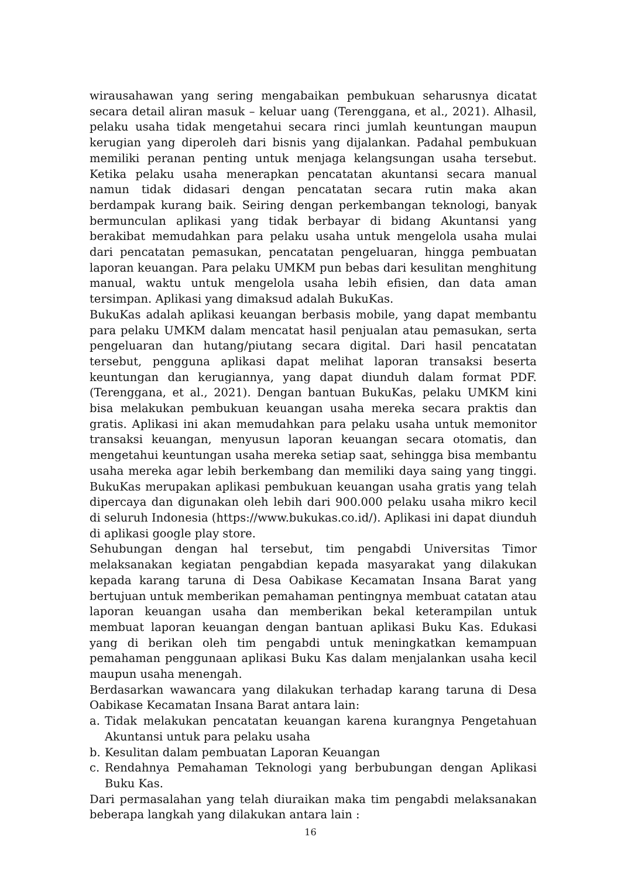wirausahawan yang sering mengabaikan pembukuan seharusnya dicatat secara detail aliran masuk – keluar uang (Terenggana, et al., 2021). Alhasil, pelaku usaha tidak mengetahui secara rinci jumlah keuntungan maupun kerugian yang diperoleh dari bisnis yang dijalankan. Padahal pembukuan memiliki peranan penting untuk menjaga kelangsungan usaha tersebut. Ketika pelaku usaha menerapkan pencatatan akuntansi secara manual namun tidak didasari dengan pencatatan secara rutin maka akan berdampak kurang baik. Seiring dengan perkembangan teknologi, banyak bermunculan aplikasi yang tidak berbayar di bidang Akuntansi yang berakibat memudahkan para pelaku usaha untuk mengelola usaha mulai dari pencatatan pemasukan, pencatatan pengeluaran, hingga pembuatan laporan keuangan. Para pelaku UMKM pun bebas dari kesulitan menghitung manual, waktu untuk mengelola usaha lebih efisien, dan data aman tersimpan. Aplikasi yang dimaksud adalah BukuKas.
BukuKas adalah aplikasi keuangan berbasis mobile, yang dapat membantu para pelaku UMKM dalam mencatat hasil penjualan atau pemasukan, serta pengeluaran dan hutang/piutang secara digital. Dari hasil pencatatan tersebut, pengguna aplikasi dapat melihat laporan transaksi beserta keuntungan dan kerugiannya, yang dapat diunduh dalam format PDF. (Terenggana, et al., 2021). Dengan bantuan BukuKas, pelaku UMKM kini bisa melakukan pembukuan keuangan usaha mereka secara praktis dan gratis. Aplikasi ini akan memudahkan para pelaku usaha untuk memonitor transaksi keuangan, menyusun laporan keuangan secara otomatis, dan mengetahui keuntungan usaha mereka setiap saat, sehingga bisa membantu usaha mereka agar lebih berkembang dan memiliki daya saing yang tinggi. BukuKas merupakan aplikasi pembukuan keuangan usaha gratis yang telah dipercaya dan digunakan oleh lebih dari 900.000 pelaku usaha mikro kecil di seluruh Indonesia (https://www.bukukas.co.id/). Aplikasi ini dapat diunduh di aplikasi google play store.
Sehubungan dengan hal tersebut, tim pengabdi Universitas Timor melaksanakan kegiatan pengabdian kepada masyarakat yang dilakukan kepada karang taruna di Desa Oabikase Kecamatan Insana Barat yang bertujuan untuk memberikan pemahaman pentingnya membuat catatan atau laporan keuangan usaha dan memberikan bekal keterampilan untuk membuat laporan keuangan dengan bantuan aplikasi Buku Kas. Edukasi yang di berikan oleh tim pengabdi untuk meningkatkan kemampuan pemahaman penggunaan aplikasi Buku Kas dalam menjalankan usaha kecil maupun usaha menengah.
Berdasarkan wawancara yang dilakukan terhadap karang taruna di Desa Oabikase Kecamatan Insana Barat antara lain:
a. Tidak melakukan pencatatan keuangan karena kurangnya Pengetahuan Akuntansi untuk para pelaku usaha
b. Kesulitan dalam pembuatan Laporan Keuangan
c. Rendahnya Pemahaman Teknologi yang berbubungan dengan Aplikasi Buku Kas.
Dari permasalahan yang telah diuraikan maka tim pengabdi melaksanakan beberapa langkah yang dilakukan antara lain :
16